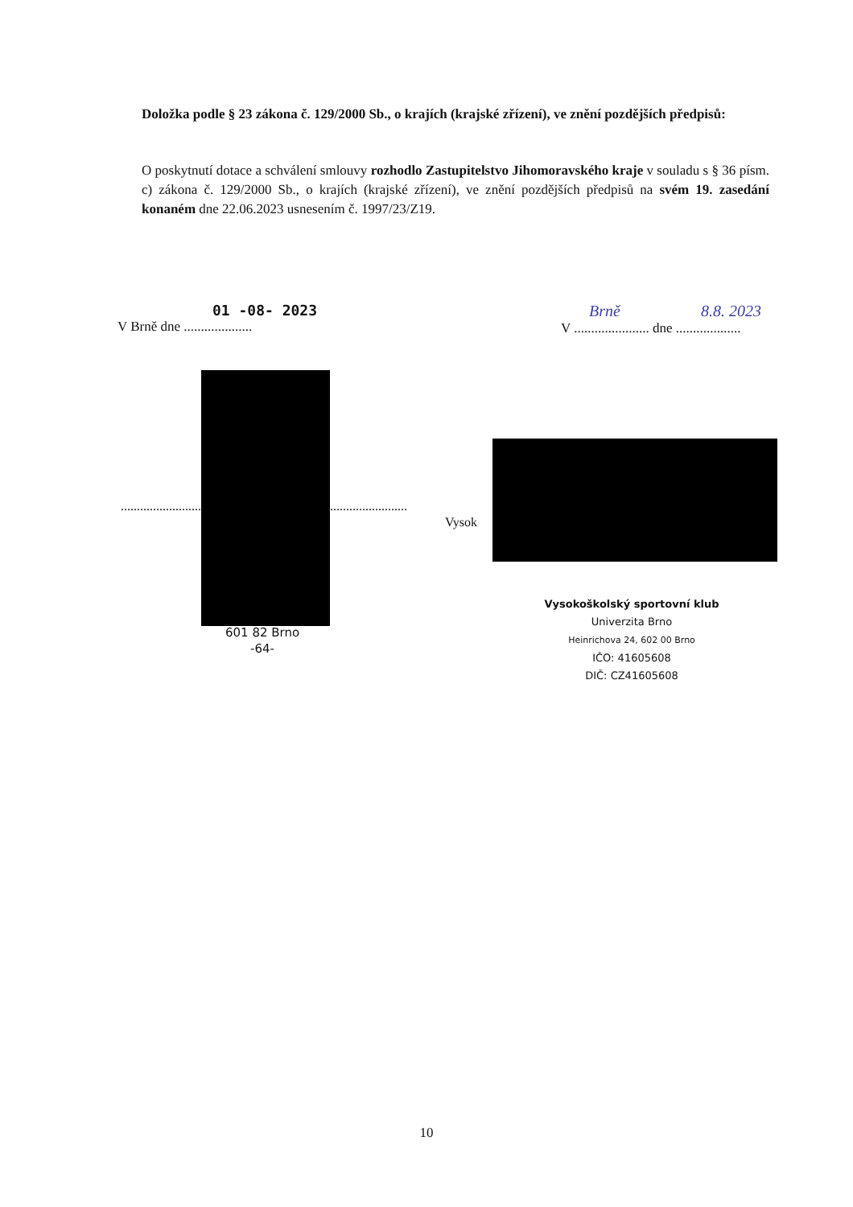Doložka podle § 23 zákona č. 129/2000 Sb., o krajích (krajské zřízení), ve znění pozdějších předpisů:
O poskytnutí dotace a schválení smlouvy rozhodlo Zastupitelstvo Jihomoravského kraje v souladu s § 36 písm. c) zákona č. 129/2000 Sb., o krajích (krajské zřízení), ve znění pozdějších předpisů na svém 19. zasedání konaném dne 22.06.2023 usnesením č. 1997/23/Z19.
01 -08- 2023
V Brně dne ....................
Brně 8.8. 2023
V ...................... dne ...................
.........................................................................................
Vysok
601 82 Brno
-64-
Vysokoškolský sportovní klub
Univerzita Brno
Heinrichova 24, 602 00 Brno
IČO: 41605608
DIČ: CZ41605608
10